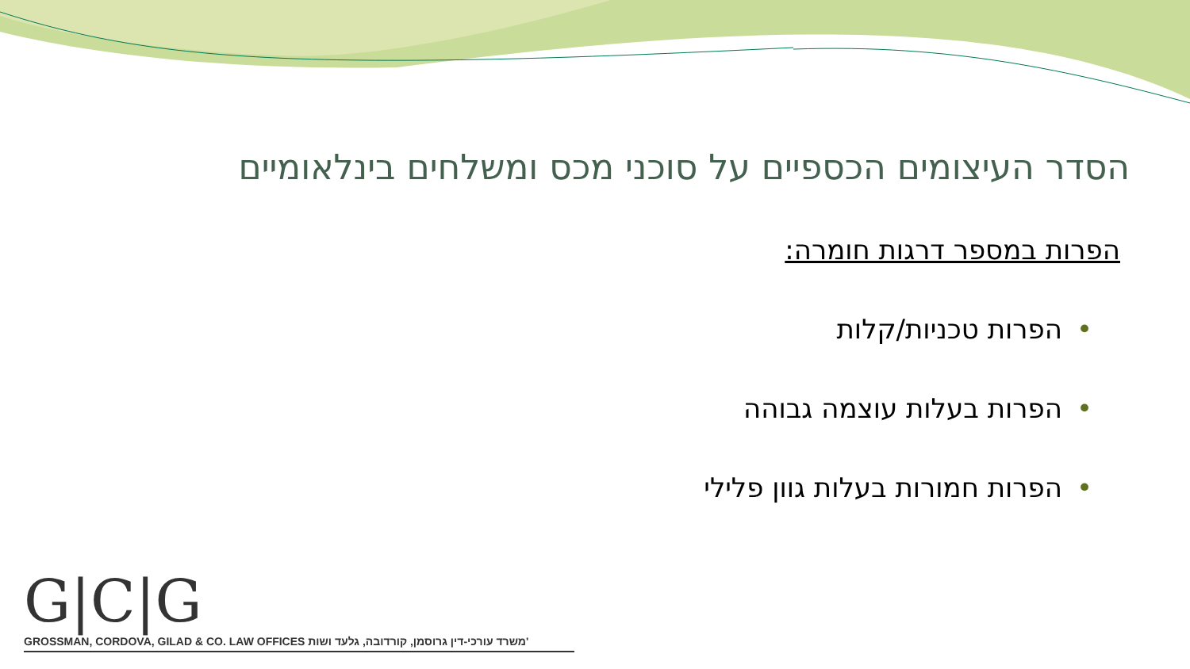הסדר העיצומים הכספיים על סוכני מכס ומשלחים בינלאומיים
הפרות במספר דרגות חומרה:
•הפרות טכניות/קלות
•הפרות בעלות עוצמה גבוהה
•הפרות חמורות בעלות גוון פלילי
G|C|G
GROSSMAN, CORDOVA, GILAD & CO. LAW OFFICES משרד עורכי-דין גרוסמן, קורדובה, גלעד ושות'